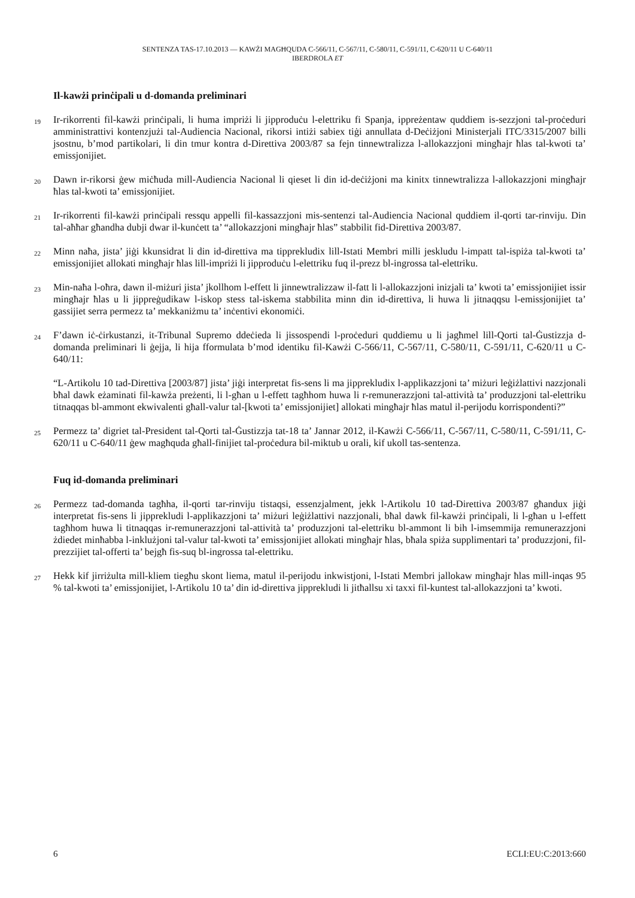SENTENZA TAS-17.10.2013 — KAWŻI MAGĦQUDA C-566/11, C-567/11, C-580/11, C-591/11, C-620/11 U C-640/11
IBERDROLA ET
Il-kawżi prinċipali u d-domanda preliminari
19
Ir-rikorrenti fil-kawżi prinċipali, li huma impriżi li jipproduċu l-elettriku fi Spanja, ippreżentaw quddiem is-sezzjoni tal-proċeduri amministrattivi kontenzjużi tal-Audiencia Nacional, rikorsi intiżi sabiex tiġi annullata d-Deċiżjoni Ministerjali ITC/3315/2007 billi jsostnu, b’mod partikolari, li din tmur kontra d-Direttiva 2003/87 sa fejn tinnewtralizza l-allokazzjoni mingħajr ħlas tal-kwoti ta’ emissjonijiet.
20
Dawn ir-rikorsi ġew miċħuda mill-Audiencia Nacional li qieset li din id-deċiżjoni ma kinitx tinnewtralizza l-allokazzjoni mingħajr ħlas tal-kwoti ta’ emissjonijiet.
21
Ir-rikorrenti fil-kawżi prinċipali ressqu appelli fil-kassazzjoni mis-sentenzi tal-Audiencia Nacional quddiem il-qorti tar-rinviju. Din tal-aħħar għandha dubji dwar il-kunċett ta’ “allokazzjoni mingħajr ħlas” stabbilit fid-Direttiva 2003/87.
22
Minn naħa, jista’ jiġi kkunsidrat li din id-direttiva ma tipprekludix lill-Istati Membri milli jeskludu l-impatt tal-ispiża tal-kwoti ta’ emissjonijiet allokati mingħajr ħlas lill-impriżi li jipproduċu l-elettriku fuq il-prezz bl-ingrossa tal-elettriku.
23
Min-naħa l-oħra, dawn il-miżuri jista’ jkollhom l-effett li jinnewtralizzaw il-fatt li l-allokazzjoni inizjali ta’ kwoti ta’ emissjonijiet issir mingħajr ħlas u li jippreġudikaw l-iskop stess tal-iskema stabbilita minn din id-direttiva, li huwa li jitnaqqsu l-emissjonijiet ta’ gassijiet serra permezz ta’ mekkaniżmu ta’ inċentivi ekonomiċi.
24
F’dawn iċ-ċirkustanzi, it-Tribunal Supremo ddeċieda li jissospendi l-proċeduri quddiemu u li jagħmel lill-Qorti tal-Ġustizzja d-domanda preliminari li ġejja, li hija fformulata b’mod identiku fil-Kawżi C-566/11, C-567/11, C-580/11, C-591/11, C-620/11 u C-640/11:
“L-Artikolu 10 tad-Direttiva [2003/87] jista’ jiġi interpretat fis-sens li ma jipprekludix l-applikazzjoni ta’ miżuri leġiżlattivi nazzjonali bħal dawk eżaminati fil-kawża preżenti, li l-għan u l-effett tagħhom huwa li r-remunerazzjoni tal-attività ta’ produzzjoni tal-elettriku titnaqqas bl-ammont ekwivalenti għall-valur tal-[kwoti ta’ emissjonijiet] allokati mingħajr ħlas matul il-perijodu korrispondenti?”
25
Permezz ta’ digriet tal-President tal-Qorti tal-Ġustizzja tat-18 ta’ Jannar 2012, il-Kawżi C-566/11, C-567/11, C-580/11, C-591/11, C-620/11 u C-640/11 ġew magħquda għall-finijiet tal-proċedura bil-miktub u orali, kif ukoll tas-sentenza.
Fuq id-domanda preliminari
26
Permezz tad-domanda tagħha, il-qorti tar-rinviju tistaqsi, essenzjalment, jekk l-Artikolu 10 tad-Direttiva 2003/87 għandux jiġi interpretat fis-sens li jipprekludi l-applikazzjoni ta’ miżuri leġiżlattivi nazzjonali, bħal dawk fil-kawżi prinċipali, li l-għan u l-effett tagħhom huwa li titnaqqas ir-remunerazzjoni tal-attività ta’ produzzjoni tal-elettriku bl-ammont li bih l-imsemmija remunerazzjoni żdiedet minħabba l-inklużjoni tal-valur tal-kwoti ta’ emissjonijiet allokati mingħajr ħlas, bħala spiża supplimentari ta’ produzzjoni, fil-prezzijiet tal-offerti ta’ bejgħ fis-suq bl-ingrossa tal-elettriku.
27
Hekk kif jirriżulta mill-kliem tiegħu skont liema, matul il-perijodu inkwistjoni, l-Istati Membri jallokaw mingħajr ħlas mill-inqas 95 % tal-kwoti ta’ emissjonijiet, l-Artikolu 10 ta’ din id-direttiva jipprekludi li jitħallsu xi taxxi fil-kuntest tal-allokazzjoni ta’ kwoti.
6 ECLI:EU:C:2013:660